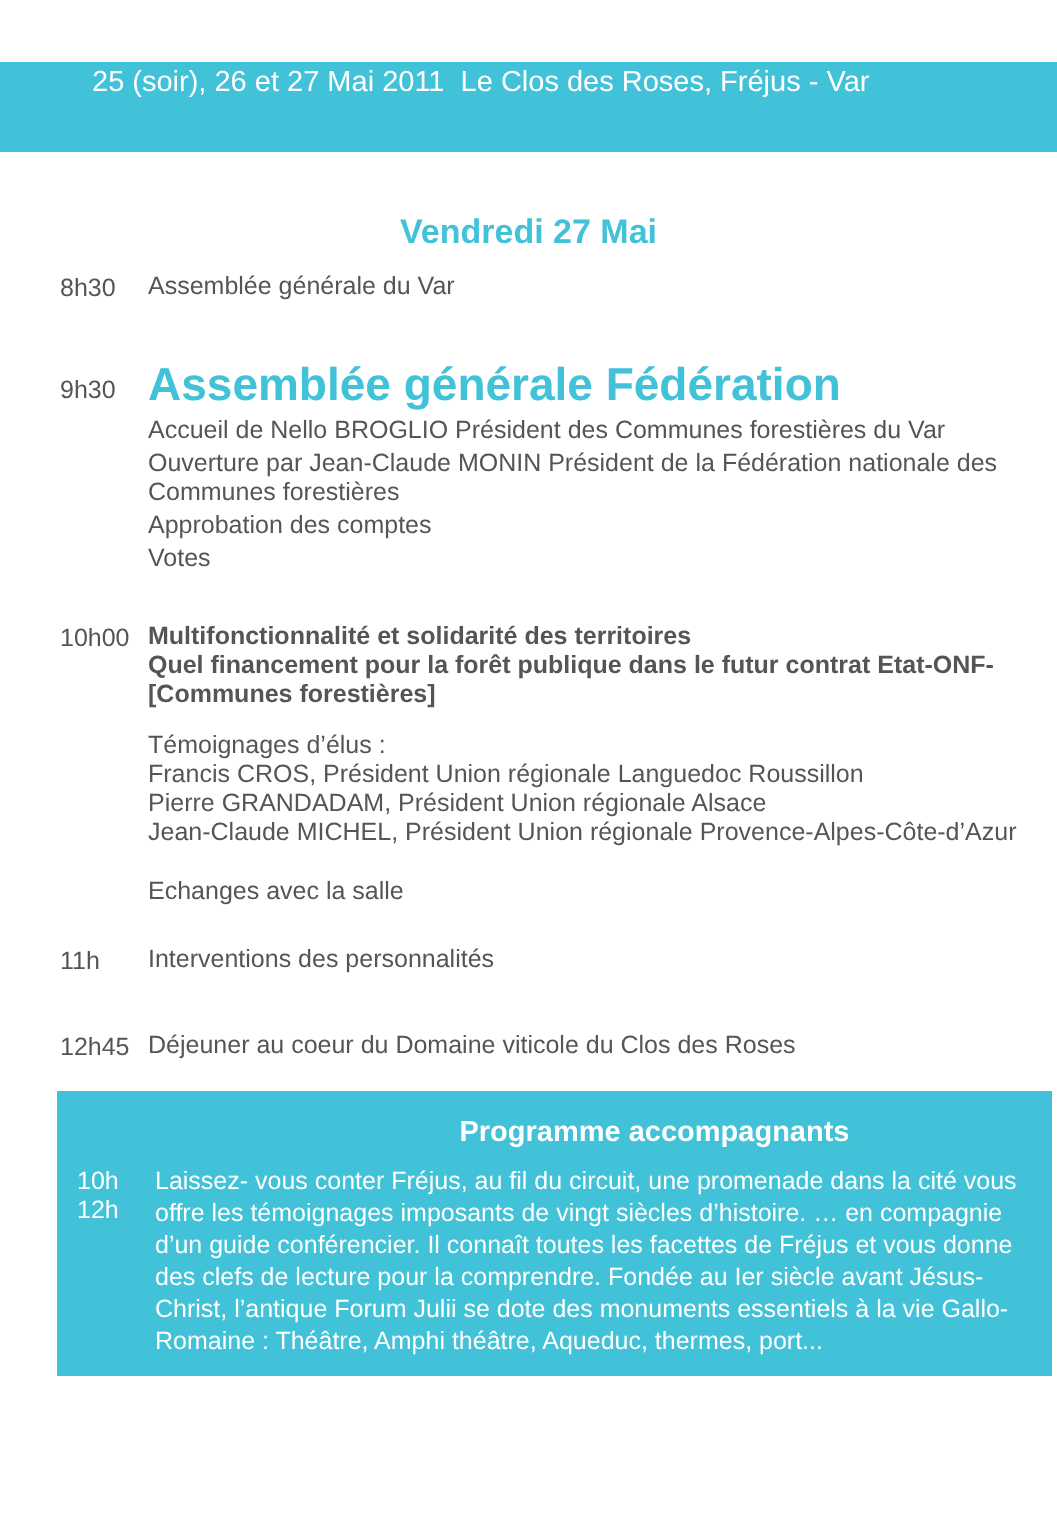25 (soir), 26 et 27 Mai 2011 Le Clos des Roses, Fréjus - Var
Vendredi 27 Mai
8h30 Assemblée générale du Var
9h30
Assemblée générale Fédération
Accueil de Nello BROGLIO Président des Communes forestières du Var
Ouverture par Jean-Claude MONIN Président de la Fédération nationale des Communes forestières
Approbation des comptes
Votes
10h00 Multifonctionnalité et solidarité des territoires
Quel financement pour la forêt publique dans le futur contrat Etat-ONF-[Communes forestières]
Témoignages d’élus :
Francis CROS, Président Union régionale Languedoc Roussillon
Pierre GRANDADAM, Président Union régionale Alsace
Jean-Claude MICHEL, Président Union régionale Provence-Alpes-Côte-d’Azur
Echanges avec la salle
11h Interventions des personnalités
12h45 Déjeuner au coeur du Domaine viticole du Clos des Roses
Programme accompagnants
10h
12h
Laissez- vous conter Fréjus, au fil du circuit, une promenade dans la cité vous offre les témoignages imposants de vingt siècles d’histoire. … en compagnie d’un guide conférencier. Il connaît toutes les facettes de Fréjus et vous donne des clefs de lecture pour la comprendre. Fondée au Ier siècle avant Jésus-Christ, l’antique Forum Julii se dote des monuments essentiels à la vie Gallo-Romaine : Théâtre, Amphi théâtre, Aqueduc, thermes, port...